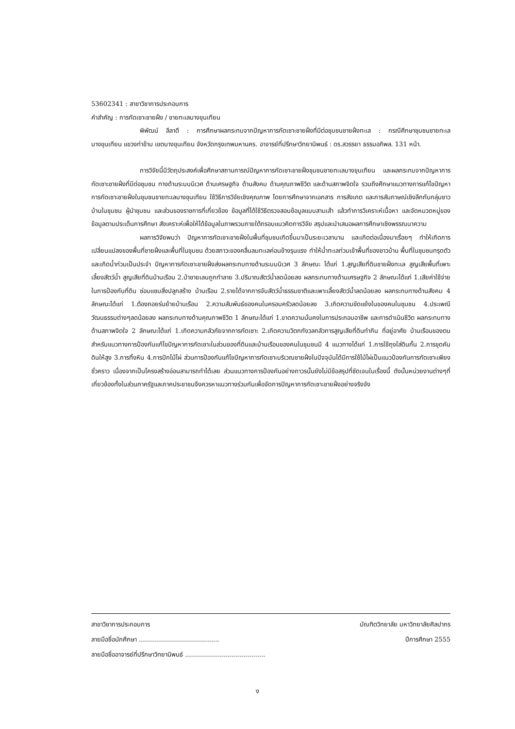53602341 : สาขาวิชาการประกอบการ
คำสำคัญ : การกัดเซาะชายฝั่ง / ชายทะเลบางขุนเทียน
พิพัฒน์ ลีลาดี : การศึกษาผลกระทบจากปัญหาการกัดเซาะชายฝั่งที่มีต่อชุมชนชายฝั่งทะเล : กรณีศึกษาชุมชนชายทะเลบางขุนเทียน แขวงท่าข้าม เขตบางขุนเทียน จังหวัดกรุงเทพมหานคร. อาจารย์ที่ปรึกษาวิทยานิพนธ์ : ดร.สวรรยา ธรรมอภิพล. 131 หน้า.
การวิจัยนี้มีวัตถุประสงค์เพื่อศึกษาสถานการณ์ปัญหาการกัดเซาะชายฝั่งชุมชนชายทะเลบางขุนเทียน และผลกระทบจากปัญหาการกัดเซาะชายฝั่งที่มีต่อชุมชน ทางด้านระบบนิเวศ ด้านเศรษฐกิจ ด้านสังคม ด้านคุณภาพชีวิต และด้านสภาพจิตใจ รวมถึงศึกษาแนวทางการแก้ไขปัญหาการกัดเซาะชายฝั่งในชุมชนชายทะเลบางขุนเทียน ใช้วิธีการวิจัยเชิงคุณภาพ โดยการศึกษาจากเอกสาร การสังเกต และการสัมภาษณ์เชิงลึกกับกลุ่มชาวบ้านในชุมชน ผู้นำชุมชน และส่วนของราชการที่เกี่ยวข้อง ข้อมูลที่ได้ใช้วิธีตรวจสอบข้อมูลแบบสามเส้า แล้วทำการวิเคราะห์เนื้อหา และจัดหมวดหมู่ของข้อมูลตามประเด็นการศึกษา สังเคราะห์เพื่อให้ได้ข้อมูลในภาพรวมภายใต้กรอบแนวคิดการวิจัย สรุปและนำเสนอผลการศึกษาเชิงพรรณนาความ
ผลการวิจัยพบว่า ปัญหาการกัดเซาะชายฝั่งในพื้นที่ชุมชนเกิดขึ้นมาเป็นระยะเวลานาน และเกิดต่อเนื่องมาเรื่อยๆ ทำให้เกิดการเปลี่ยนแปลงของพื้นที่ชายฝั่งและพื้นที่ในชุมชน ด้วยสภาวะของคลื่นลมทะเลค่อนข้างรุนแรง ทำให้น้ำทะเลท่วมเข้าพื้นที่ของชาวบ้าน พื้นที่ในชุมชนทรุดตัวและเกิดน้ำท่วมเป็นประจำ ปัญหาการกัดเซาะชายฝั่งส่งผลกระทบทางด้านระบบนิเวศ 3 ลักษณะ ได้แก่ 1.สูญเสียที่ดินชายฝั่งทะเล สูญเสียพื้นที่เพาะเลี้ยงสัตว์น้ำ สูญเสียที่ดินบ้านเรือน 2.ป่าชายเลนถูกทำลาย 3.ปริมาณสัตว์น้ำลดน้อยลง ผลกระทบทางด้านเศรษฐกิจ 2 ลักษณะได้แก่ 1.เสียค่าใช้จ่ายในการป้องกันที่ดิน ซ่อมแซมสิ่งปลูกสร้าง บ้านเรือน 2.รายได้จากการจับสัตว์น้ำธรรมชาติและเพาะเลี้ยงสัตว์น้ำลดน้อยลง ผลกระทบทางด้านสังคม 4 ลักษณะได้แก่ 1.ต้องถอยร่นย้ายบ้านเรือน 2.ความสัมพันธ์ของคนในครอบครัวลดน้อยลง 3.เกิดความขัดแย้งในของคนในชุมชน 4.ประเพณีวัฒนธรรมต่างๆลดน้อยลง ผลกระทบทางด้านคุณภาพชีวิต 1 ลักษณะได้แก่ 1.ขาดความมั่นคงในการประกอบอาชีพ และการดำเนินชีวิต ผลกระทบทางด้านสภาพจิตใจ 2 ลักษณะได้แก่ 1.เกิดความกลัวภัยจากการกัดเซาะ 2.เกิดความวิตกกังวลกลัวการสูญเสียที่ดินทำกิน ที่อยู่อาศัย บ้านเรือนของตน สำหรับแนวทางการป้องกันแก้ไขปัญหาการกัดเซาะในส่วนของที่ดินและบ้านเรือนของคนในชุมชนมี 4 แนวทางได้แก่ 1.การใช้ถุงใส่ดินกั้น 2.การขุดคันดินให้สูง 3.การทิ้งหิน 4.การปักไม้ไผ่ ส่วนการป้องกันแก้ไขปัญหาการกัดเซาะบริเวณชายฝั่งในปัจจุบันได้มีการใช้ไม้ไผ่เป็นแนวป้องกันการกัดเซาะเพียงชั่วคราว เนื่องจากเป็นโครงสร้างอ่อนสามารถทำได้เลย ส่วนแนวทางการป้องกันอย่างถาวรนั้นยังไม่มีข้อสรุปที่ชัดเจนในเรื่องนี้ ดังนั้นหน่วยงานต่างๆที่เกี่ยวข้องทั้งในส่วนภาครัฐและภาคประชาชนจึงควรหาแนวทางร่วมกันเพื่อจัดการปัญหาการกัดเซาะชายฝั่งอย่างจริงจัง
สาขาวิชาการประกอบการ บัณฑิตวิทยาลัย มหาวิทยาลัยศิลปากร
ลายมือชื่อนักศึกษา ........................................ ปีการศึกษา 2555
ลายมือชื่ออาจารย์ที่ปรึกษาวิทยานิพนธ์ ........................................
ง